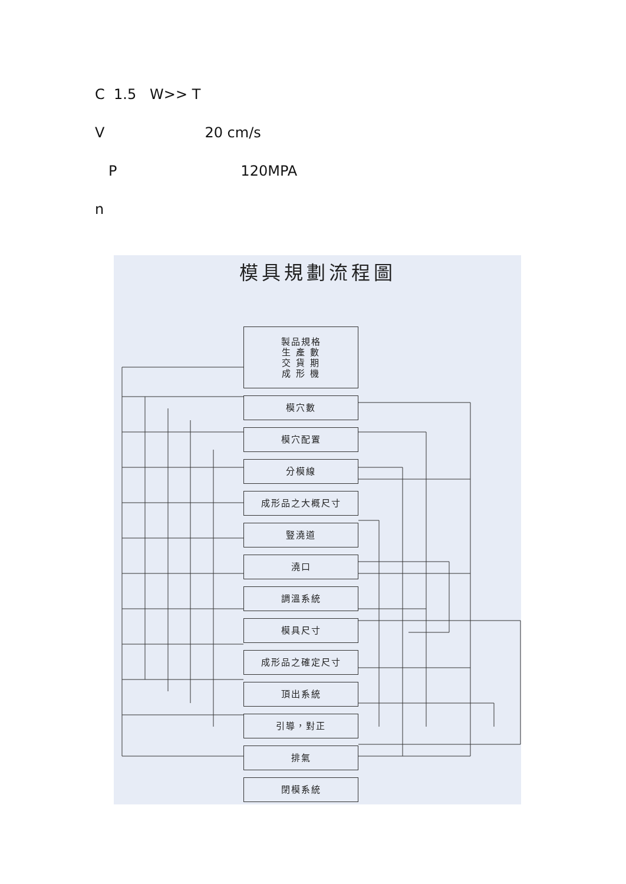C 1.5 W>> T
V 20 cm/s
P 120MPA
n
模具規劃流程圖
製品規格
生 產 數
交 貨 期
成 形 機
模穴數
模穴配置
分模線
成形品之大概尺寸
豎澆道
澆口
調溫系統
模具尺寸
成形品之確定尺寸
頂出系統
引導，對正
排氣
閉模系統